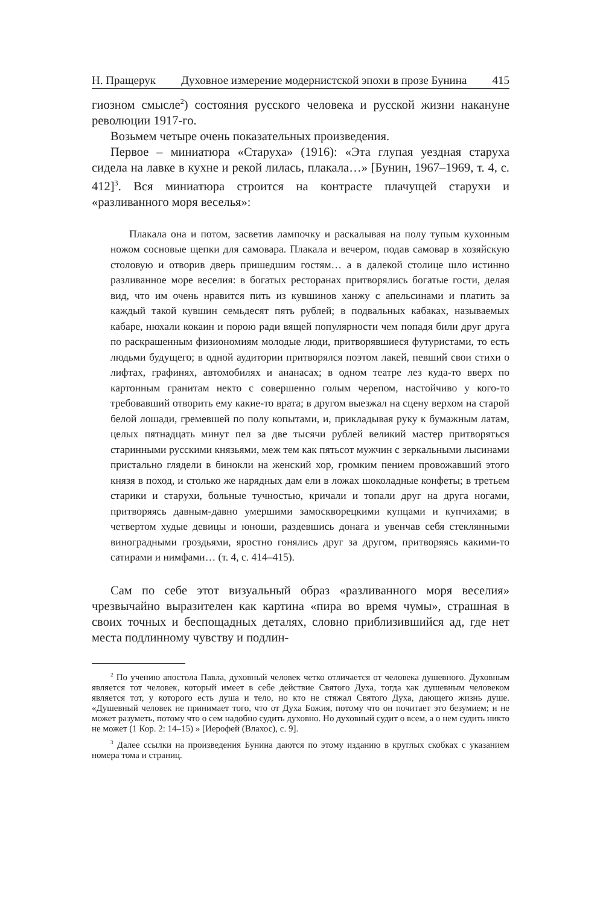Н. Пращерук Духовное измерение модернистской эпохи в прозе Бунина 415
гиозном смысле<sup>2</sup>) состояния русского человека и русской жизни накануне революции 1917-го.
Возьмем четыре очень показательных произведения.
Первое – миниатюра «Старуха» (1916): «Эта глупая уездная старуха сидела на лавке в кухне и рекой лилась, плакала…» [Бунин, 1967–1969, т. 4, с. 412]<sup>3</sup>. Вся миниатюра строится на контрасте плачущей старухи и «разливанного моря веселья»:
Плакала она и потом, засветив лампочку и раскалывая на полу тупым кухонным ножом сосновые щепки для самовара. Плакала и вечером, подав самовар в хозяйскую столовую и отворив дверь пришедшим гостям… а в далекой столице шло истинно разливанное море веселия: в богатых ресторанах притворялись богатые гости, делая вид, что им очень нравится пить из кувшинов ханжу с апельсинами и платить за каждый такой кувшин семьдесят пять рублей; в подвальных кабаках, называемых кабаре, нюхали кокаин и порою ради вящей популярности чем попадя били друг друга по раскрашенным физиономиям молодые люди, притворявшиеся футуристами, то есть людьми будущего; в одной аудитории притворялся поэтом лакей, певший свои стихи о лифтах, графинях, автомобилях и ананасах; в одном театре лез куда-то вверх по картонным гранитам некто с совершенно голым черепом, настойчиво у кого-то требовавший отворить ему какие-то врата; в другом выезжал на сцену верхом на старой белой лошади, гремевшей по полу копытами, и, прикладывая руку к бумажным латам, целых пятнадцать минут пел за две тысячи рублей великий мастер притворяться старинными русскими князьями, меж тем как пятьсот мужчин с зеркальными лысинами пристально глядели в бинокли на женский хор, громким пением провожавший этого князя в поход, и столько же нарядных дам ели в ложах шоколадные конфеты; в третьем старики и старухи, больные тучностью, кричали и топали друг на друга ногами, притворяясь давным-давно умершими замоскворецкими купцами и купчихами; в четвертом худые девицы и юноши, раздевшись донага и увенчав себя стеклянными виноградными гроздьями, яростно гонялись друг за другом, притворяясь какими-то сатирами и нимфами… (т. 4, с. 414–415).
Сам по себе этот визуальный образ «разливанного моря веселия» чрезвычайно выразителен как картина «пира во время чумы», страшная в своих точных и беспощадных деталях, словно приблизившийся ад, где нет места подлинному чувству и подлин-
<sup>2</sup> По учению апостола Павла, духовный человек четко отличается от человека душевного. Духовным является тот человек, который имеет в себе действие Святого Духа, тогда как душевным человеком является тот, у которого есть душа и тело, но кто не стяжал Святого Духа, дающего жизнь душе. «Душевный человек не принимает того, что от Духа Божия, потому что он почитает это безумием; и не может разуметь, потому что о сем надобно судить духовно. Но духовный судит о всем, а о нем судить никто не может (1 Кор. 2: 14–15) » [Иерофей (Влахос), с. 9].
<sup>3</sup> Далее ссылки на произведения Бунина даются по этому изданию в круглых скобках с указанием номера тома и страниц.